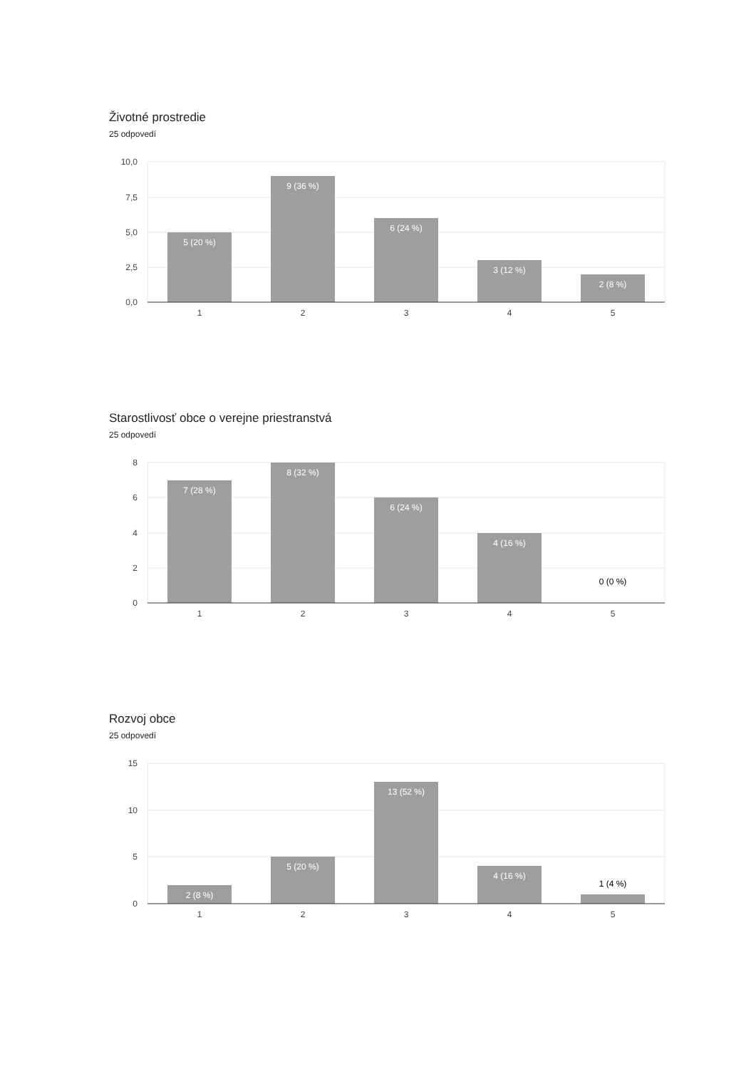Životné prostredie
25 odpovedí
10,0
7,5
5,0
2,5
0,0
5 (20 %)
9 (36 %)
6 (24 %)
3 (12 %)
2 (8 %)
1
2
3
4
5
Starostlivosť obce o verejne priestranstvá
25 odpovedí
8
6
4
2
0
7 (28 %)
8 (32 %)
6 (24 %)
4 (16 %)
0 (0 %)
1
2
3
4
5
Rozvoj obce
25 odpovedí
15
10
5
0
2 (8 %)
5 (20 %)
13 (52 %)
4 (16 %)
1 (4 %)
1
2
3
4
5